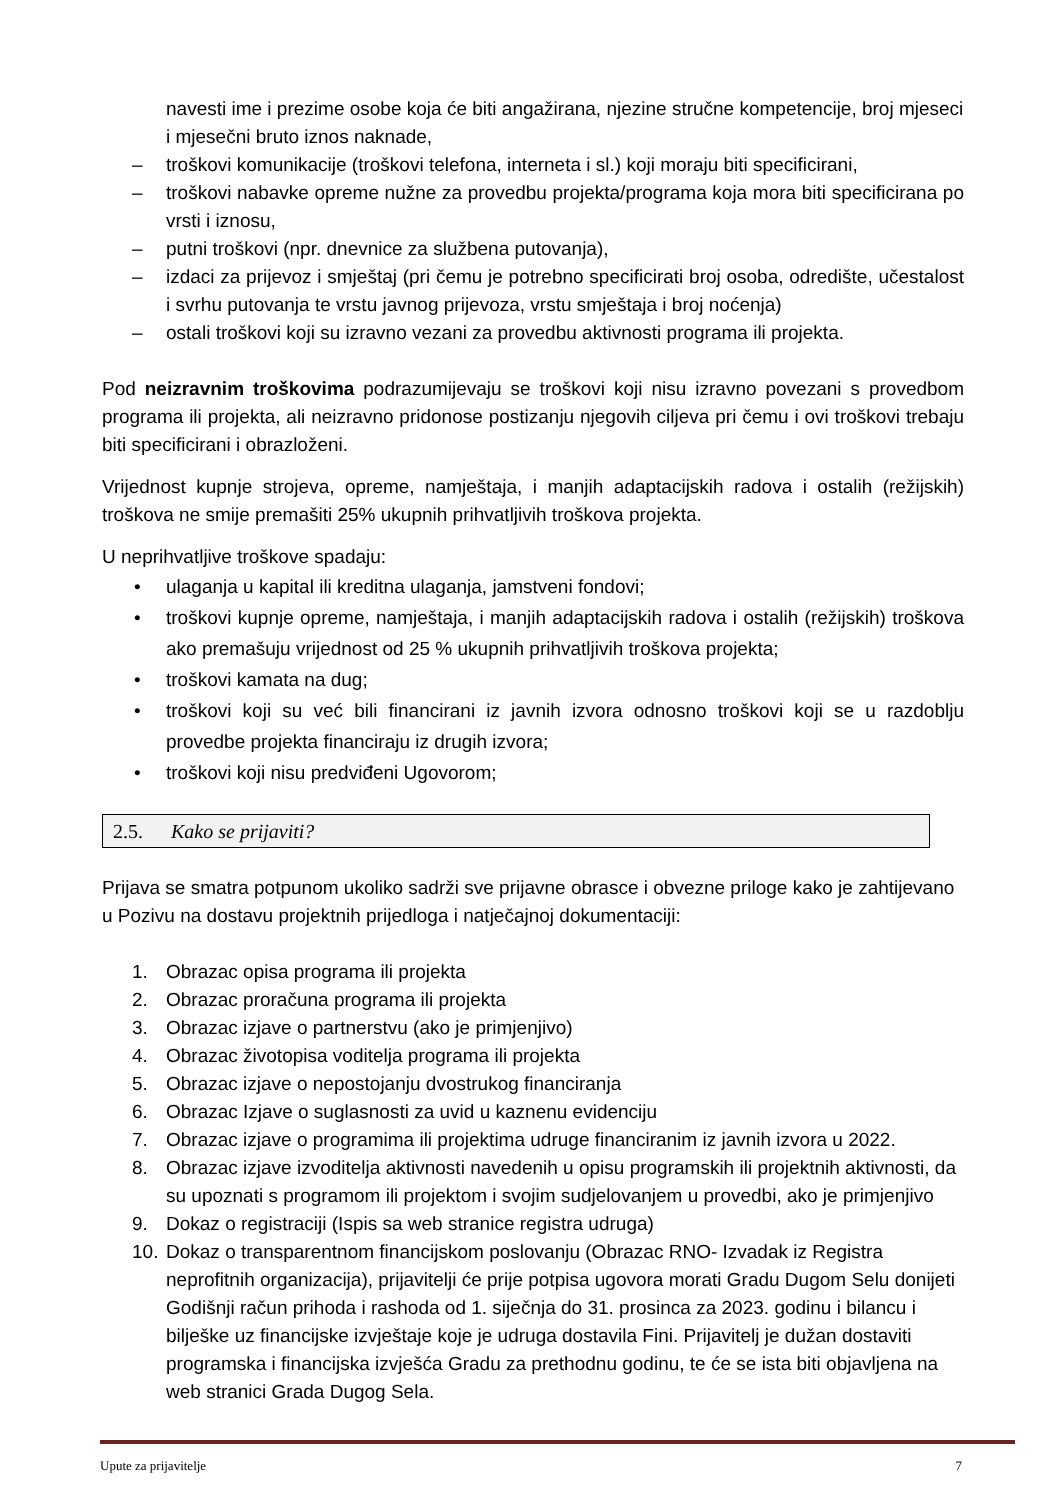navesti ime i prezime osobe koja će biti angažirana, njezine stručne kompetencije, broj mjeseci i mjesečni bruto iznos naknade,
– troškovi komunikacije (troškovi telefona, interneta i sl.) koji moraju biti specificirani,
– troškovi nabavke opreme nužne za provedbu projekta/programa koja mora biti specificirana po vrsti i iznosu,
– putni troškovi (npr. dnevnice za službena putovanja),
– izdaci za prijevoz i smještaj (pri čemu je potrebno specificirati broj osoba, odredište, učestalost i svrhu putovanja te vrstu javnog prijevoza, vrstu smještaja i broj noćenja)
– ostali troškovi koji su izravno vezani za provedbu aktivnosti programa ili projekta.
Pod neizravnim troškovima podrazumijevaju se troškovi koji nisu izravno povezani s provedbom programa ili projekta, ali neizravno pridonose postizanju njegovih ciljeva pri čemu i ovi troškovi trebaju biti specificirani i obrazloženi.
Vrijednost kupnje strojeva, opreme, namještaja, i manjih adaptacijskih radova i ostalih (režijskih) troškova ne smije premašiti 25% ukupnih prihvatljivih troškova projekta.
U neprihvatljive troškove spadaju:
• ulaganja u kapital ili kreditna ulaganja, jamstveni fondovi;
• troškovi kupnje opreme, namještaja, i manjih adaptacijskih radova i ostalih (režijskih) troškova ako premašuju vrijednost od 25 % ukupnih prihvatljivih troškova projekta;
• troškovi kamata na dug;
• troškovi koji su već bili financirani iz javnih izvora odnosno troškovi koji se u razdoblju provedbe projekta financiraju iz drugih izvora;
• troškovi koji nisu predviđeni Ugovorom;
2.5. Kako se prijaviti?
Prijava se smatra potpunom ukoliko sadrži sve prijavne obrasce i obvezne priloge kako je zahtijevano u Pozivu na dostavu projektnih prijedloga i natječajnoj dokumentaciji:
1. Obrazac opisa programa ili projekta
2. Obrazac proračuna programa ili projekta
3. Obrazac izjave o partnerstvu (ako je primjenjivo)
4. Obrazac životopisa voditelja programa ili projekta
5. Obrazac izjave o nepostojanju dvostrukog financiranja
6. Obrazac Izjave o suglasnosti za uvid u kaznenu evidenciju
7. Obrazac izjave o programima ili projektima udruge financiranim iz javnih izvora u 2022.
8. Obrazac izjave izvoditelja aktivnosti navedenih u opisu programskih ili projektnih aktivnosti, da su upoznati s programom ili projektom i svojim sudjelovanjem u provedbi, ako je primjenjivo
9. Dokaz o registraciji (Ispis sa web stranice registra udruga)
10. Dokaz o transparentnom financijskom poslovanju (Obrazac RNO- Izvadak iz Registra neprofitnih organizacija), prijavitelji će prije potpisa ugovora morati Gradu Dugom Selu donijeti Godišnji račun prihoda i rashoda od 1. siječnja do 31. prosinca za 2023. godinu i bilancu i bilješke uz financijske izvještaje koje je udruga dostavila Fini. Prijavitelj je dužan dostaviti programska i financijska izvješća Gradu za prethodnu godinu, te će se ista biti objavljena na web stranici Grada Dugog Sela.
Upute za prijavitelje 7